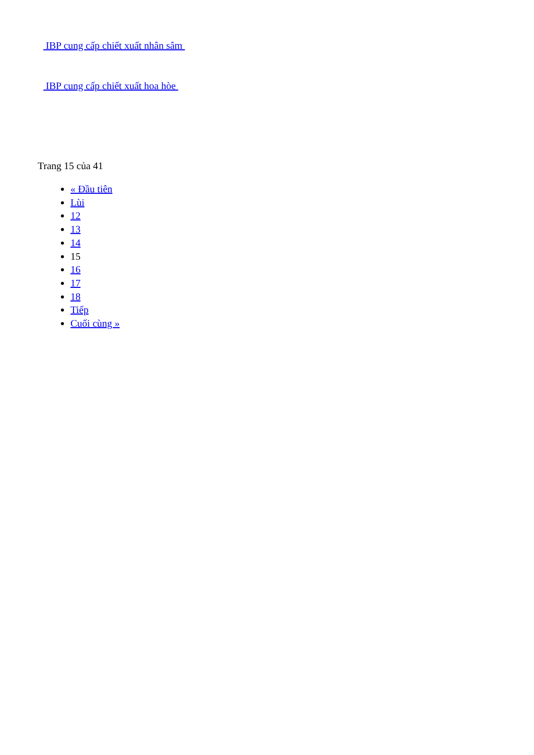IBP cung cấp chiết xuất nhân sâm
IBP cung cấp chiết xuất hoa hòe
Trang 15 của 41
« Đầu tiên
Lùi
12
13
14
15
16
17
18
Tiếp
Cuối cùng »